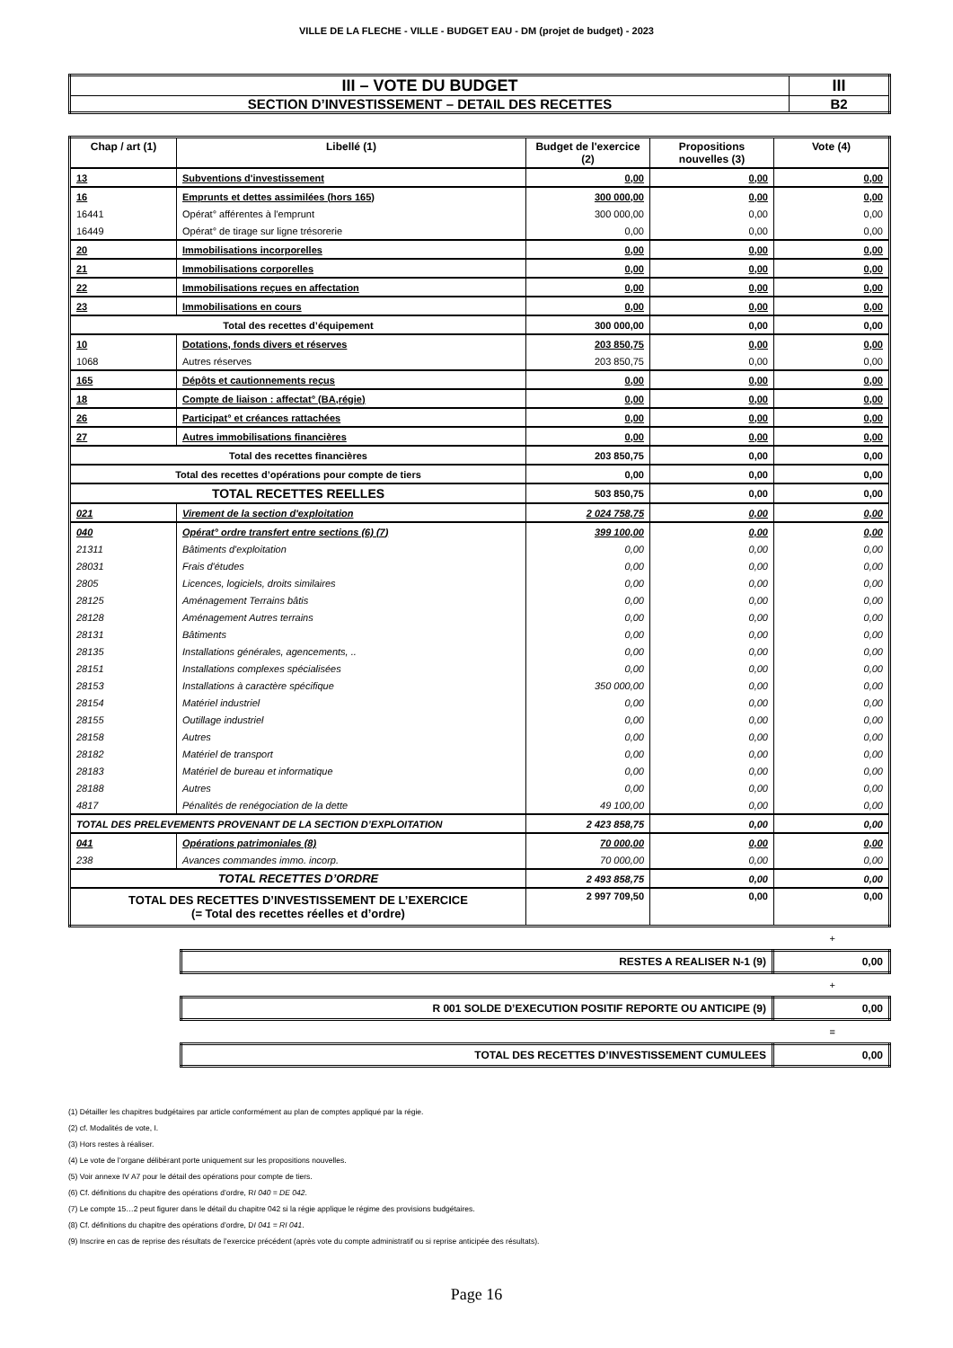VILLE DE LA FLECHE - VILLE - BUDGET EAU - DM (projet de budget) - 2023
| III – VOTE DU BUDGET | III |
| SECTION D’INVESTISSEMENT – DETAIL DES RECETTES | B2 |
| Chap / art (1) | Libellé (1) | Budget de l'exercice (2) | Propositions nouvelles (3) | Vote (4) |
| --- | --- | --- | --- | --- |
| 13 | Subventions d'investissement | 0,00 | 0,00 | 0,00 |
| 16 | Emprunts et dettes assimilées (hors 165) | 300 000,00 | 0,00 | 0,00 |
| 16441 | Opérat° afférentes à l'emprunt | 300 000,00 | 0,00 | 0,00 |
| 16449 | Opérat° de tirage sur ligne trésorerie | 0,00 | 0,00 | 0,00 |
| 20 | Immobilisations incorporelles | 0,00 | 0,00 | 0,00 |
| 21 | Immobilisations corporelles | 0,00 | 0,00 | 0,00 |
| 22 | Immobilisations reçues en affectation | 0,00 | 0,00 | 0,00 |
| 23 | Immobilisations en cours | 0,00 | 0,00 | 0,00 |
| Total des recettes d’équipement | | 300 000,00 | 0,00 | 0,00 |
| 10 | Dotations, fonds divers et réserves | 203 850,75 | 0,00 | 0,00 |
| 1068 | Autres réserves | 203 850,75 | 0,00 | 0,00 |
| 165 | Dépôts et cautionnements reçus | 0,00 | 0,00 | 0,00 |
| 18 | Compte de liaison : affectat° (BA,régie) | 0,00 | 0,00 | 0,00 |
| 26 | Participat° et créances rattachées | 0,00 | 0,00 | 0,00 |
| 27 | Autres immobilisations financières | 0,00 | 0,00 | 0,00 |
| Total des recettes financières | | 203 850,75 | 0,00 | 0,00 |
| Total des recettes d’opérations pour compte de tiers | | 0,00 | 0,00 | 0,00 |
| TOTAL RECETTES REELLES | | 503 850,75 | 0,00 | 0,00 |
| 021 | Virement de la section d'exploitation | 2 024 758,75 | 0,00 | 0,00 |
| 040 | Opérat° ordre transfert entre sections (6) (7) | 399 100,00 | 0,00 | 0,00 |
| 21311 | Bâtiments d'exploitation | 0,00 | 0,00 | 0,00 |
| 28031 | Frais d'études | 0,00 | 0,00 | 0,00 |
| 2805 | Licences, logiciels, droits similaires | 0,00 | 0,00 | 0,00 |
| 28125 | Aménagement Terrains bâtis | 0,00 | 0,00 | 0,00 |
| 28128 | Aménagement Autres terrains | 0,00 | 0,00 | 0,00 |
| 28131 | Bâtiments | 0,00 | 0,00 | 0,00 |
| 28135 | Installations générales, agencements, .. | 0,00 | 0,00 | 0,00 |
| 28151 | Installations complexes spécialisées | 0,00 | 0,00 | 0,00 |
| 28153 | Installations à caractère spécifique | 350 000,00 | 0,00 | 0,00 |
| 28154 | Matériel industriel | 0,00 | 0,00 | 0,00 |
| 28155 | Outillage industriel | 0,00 | 0,00 | 0,00 |
| 28158 | Autres | 0,00 | 0,00 | 0,00 |
| 28182 | Matériel de transport | 0,00 | 0,00 | 0,00 |
| 28183 | Matériel de bureau et informatique | 0,00 | 0,00 | 0,00 |
| 28188 | Autres | 0,00 | 0,00 | 0,00 |
| 4817 | Pénalités de renégociation de la dette | 49 100,00 | 0,00 | 0,00 |
| TOTAL DES PRELEVEMENTS PROVENANT DE LA SECTION D’EXPLOITATION | | 2 423 858,75 | 0,00 | 0,00 |
| 041 | Opérations patrimoniales (8) | 70 000,00 | 0,00 | 0,00 |
| 238 | Avances commandes immo. incorp. | 70 000,00 | 0,00 | 0,00 |
| TOTAL RECETTES D’ORDRE | | 2 493 858,75 | 0,00 | 0,00 |
| TOTAL DES RECETTES D’INVESTISSEMENT DE L’EXERCICE (= Total des recettes réelles et d’ordre) | | 2 997 709,50 | 0,00 | 0,00 |
+
| RESTES A REALISER N-1 (9) | 0,00 |
+
| R 001 SOLDE D’EXECUTION POSITIF REPORTE OU ANTICIPE (9) | 0,00 |
=
| TOTAL DES RECETTES D’INVESTISSEMENT CUMULEES | 0,00 |
(1) Détailler les chapitres budgétaires par article conformément au plan de comptes appliqué par la régie.
(2) cf. Modalités de vote, I.
(3) Hors restes à réaliser.
(4) Le vote de l’organe délibérant porte uniquement sur les propositions nouvelles.
(5) Voir annexe IV A7 pour le détail des opérations pour compte de tiers.
(6) Cf. définitions du chapitre des opérations d’ordre, RI 040 = DE 042.
(7) Le compte 15…2 peut figurer dans le détail du chapitre 042 si la régie applique le régime des provisions budgétaires.
(8) Cf. définitions du chapitre des opérations d’ordre, DI 041 = RI 041.
(9) Inscrire en cas de reprise des résultats de l’exercice précédent (après vote du compte administratif ou si reprise anticipée des résultats).
Page 16